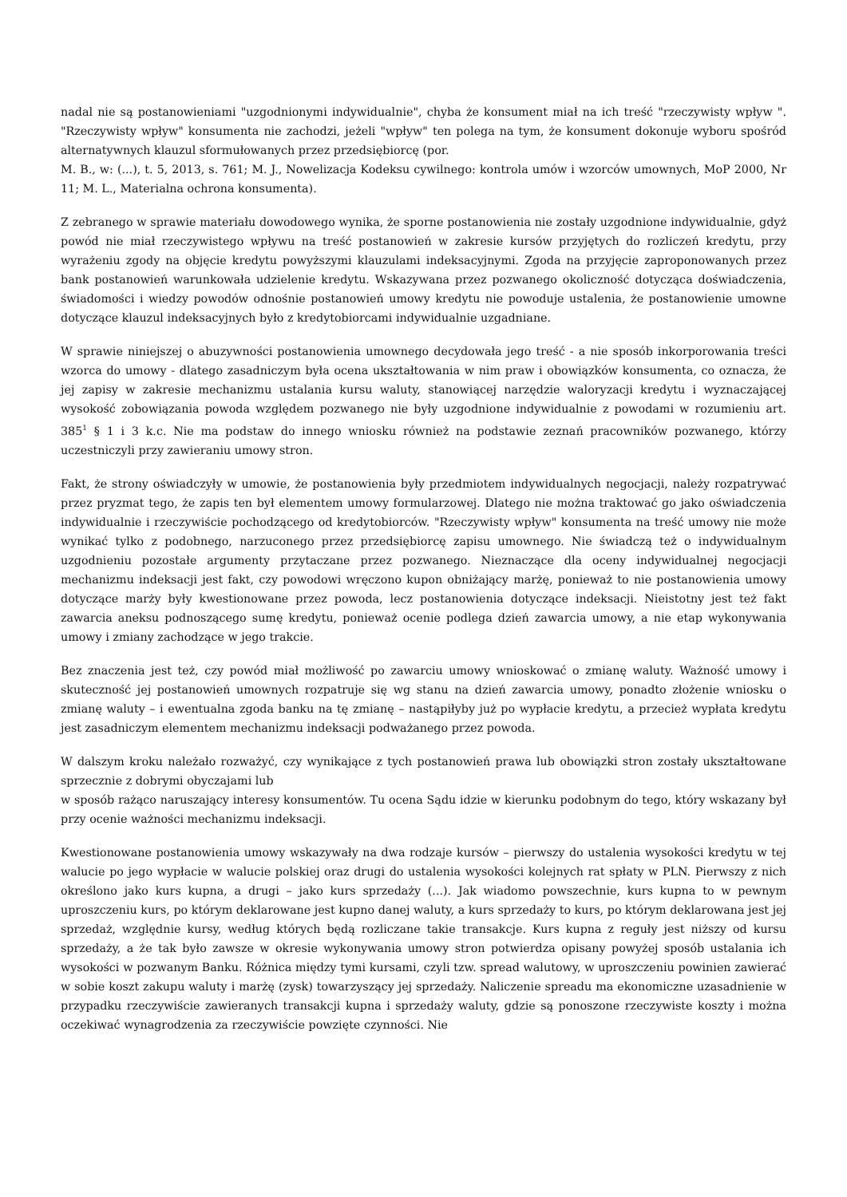nadal nie są postanowieniami "uzgodnionymi indywidualnie", chyba że konsument miał na ich treść "rzeczywisty wpływ ". "Rzeczywisty wpływ" konsumenta nie zachodzi, jeżeli "wpływ" ten polega na tym, że konsument dokonuje wyboru spośród alternatywnych klauzul sformułowanych przez przedsiębiorcę (por.
M. B., w: (...), t. 5, 2013, s. 761; M. J., Nowelizacja Kodeksu cywilnego: kontrola umów i wzorców umownych, MoP 2000, Nr 11; M. L., Materialna ochrona konsumenta).
Z zebranego w sprawie materiału dowodowego wynika, że sporne postanowienia nie zostały uzgodnione indywidualnie, gdyż powód nie miał rzeczywistego wpływu na treść postanowień w zakresie kursów przyjętych do rozliczeń kredytu, przy wyrażeniu zgody na objęcie kredytu powyższymi klauzulami indeksacyjnymi. Zgoda na przyjęcie zaproponowanych przez bank postanowień warunkowała udzielenie kredytu. Wskazywana przez pozwanego okoliczność dotycząca doświadczenia, świadomości i wiedzy powodów odnośnie postanowień umowy kredytu nie powoduje ustalenia, że postanowienie umowne dotyczące klauzul indeksacyjnych było z kredytobiorcami indywidualnie uzgadniane.
W sprawie niniejszej o abuzywności postanowienia umownego decydowała jego treść - a nie sposób inkorporowania treści wzorca do umowy - dlatego zasadniczym była ocena ukształtowania w nim praw i obowiązków konsumenta, co oznacza, że jej zapisy w zakresie mechanizmu ustalania kursu waluty, stanowiącej narzędzie waloryzacji kredytu i wyznaczającej wysokość zobowiązania powoda względem pozwanego nie były uzgodnione indywidualnie z powodami w rozumieniu art. 385<sup>1</sup> § 1 i 3 k.c. Nie ma podstaw do innego wniosku również na podstawie zeznań pracowników pozwanego, którzy uczestniczyli przy zawieraniu umowy stron.
Fakt, że strony oświadczyły w umowie, że postanowienia były przedmiotem indywidualnych negocjacji, należy rozpatrywać przez pryzmat tego, że zapis ten był elementem umowy formularzowej. Dlatego nie można traktować go jako oświadczenia indywidualnie i rzeczywiście pochodzącego od kredytobiorców. "Rzeczywisty wpływ" konsumenta na treść umowy nie może wynikać tylko z podobnego, narzuconego przez przedsiębiorcę zapisu umownego. Nie świadczą też o indywidualnym uzgodnieniu pozostałe argumenty przytaczane przez pozwanego. Nieznaczące dla oceny indywidualnej negocjacji mechanizmu indeksacji jest fakt, czy powodowi wręczono kupon obniżający marżę, ponieważ to nie postanowienia umowy dotyczące marży były kwestionowane przez powoda, lecz postanowienia dotyczące indeksacji. Nieistotny jest też fakt zawarcia aneksu podnoszącego sumę kredytu, ponieważ ocenie podlega dzień zawarcia umowy, a nie etap wykonywania umowy i zmiany zachodzące w jego trakcie.
Bez znaczenia jest też, czy powód miał możliwość po zawarciu umowy wnioskować o zmianę waluty. Ważność umowy i skuteczność jej postanowień umownych rozpatruje się wg stanu na dzień zawarcia umowy, ponadto złożenie wniosku o zmianę waluty – i ewentualna zgoda banku na tę zmianę – nastąpiłyby już po wypłacie kredytu, a przecież wypłata kredytu jest zasadniczym elementem mechanizmu indeksacji podważanego przez powoda.
W dalszym kroku należało rozważyć, czy wynikające z tych postanowień prawa lub obowiązki stron zostały ukształtowane sprzecznie z dobrymi obyczajami lub
w sposób rażąco naruszający interesy konsumentów. Tu ocena Sądu idzie w kierunku podobnym do tego, który wskazany był przy ocenie ważności mechanizmu indeksacji.
Kwestionowane postanowienia umowy wskazywały na dwa rodzaje kursów – pierwszy do ustalenia wysokości kredytu w tej walucie po jego wypłacie w walucie polskiej oraz drugi do ustalenia wysokości kolejnych rat spłaty w PLN. Pierwszy z nich określono jako kurs kupna, a drugi – jako kurs sprzedaży (...). Jak wiadomo powszechnie, kurs kupna to w pewnym uproszczeniu kurs, po którym deklarowane jest kupno danej waluty, a kurs sprzedaży to kurs, po którym deklarowana jest jej sprzedaż, względnie kursy, według których będą rozliczane takie transakcje. Kurs kupna z reguły jest niższy od kursu sprzedaży, a że tak było zawsze w okresie wykonywania umowy stron potwierdza opisany powyżej sposób ustalania ich wysokości w pozwanym Banku. Różnica między tymi kursami, czyli tzw. spread walutowy, w uproszczeniu powinien zawierać w sobie koszt zakupu waluty i marżę (zysk) towarzyszący jej sprzedaży. Naliczenie spreadu ma ekonomiczne uzasadnienie w przypadku rzeczywiście zawieranych transakcji kupna i sprzedaży waluty, gdzie są ponoszone rzeczywiste koszty i można oczekiwać wynagrodzenia za rzeczywiście powzięte czynności. Nie